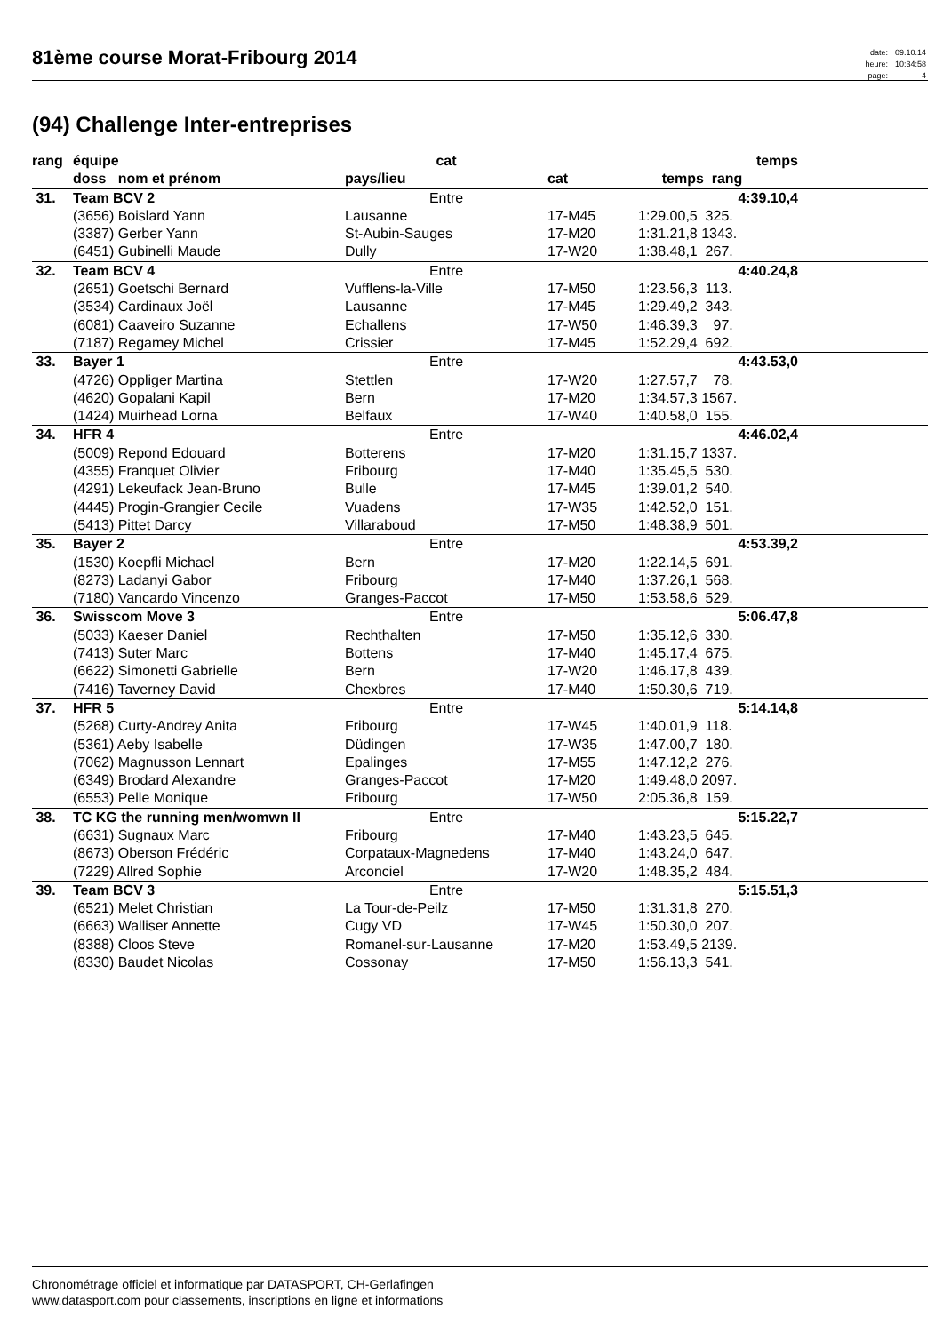81ème course Morat-Fribourg 2014
| date: | 09.10.14 |
| heure: | 10:34:58 |
| page: | 4 |
(94) Challenge Inter-entreprises
| rang | équipe | cat | | temps | |
| --- | --- | --- | --- | --- | --- |
| | doss nom et prénom | pays/lieu | cat | temps rang | |
| 31. | Team BCV 2 | Entre | | 4:39.10,4 | |
| | (3656) Boislard Yann | Lausanne | 17-M45 | 1:29.00,5 325. | |
| | (3387) Gerber Yann | St-Aubin-Sauges | 17-M20 | 1:31.21,8 1343. | |
| | (6451) Gubinelli Maude | Dully | 17-W20 | 1:38.48,1 267. | |
| 32. | Team BCV 4 | Entre | | 4:40.24,8 | |
| | (2651) Goetschi Bernard | Vufflens-la-Ville | 17-M50 | 1:23.56,3 113. | |
| | (3534) Cardinaux Joël | Lausanne | 17-M45 | 1:29.49,2 343. | |
| | (6081) Caaveiro Suzanne | Echallens | 17-W50 | 1:46.39,3 97. | |
| | (7187) Regamey Michel | Crissier | 17-M45 | 1:52.29,4 692. | |
| 33. | Bayer 1 | Entre | | 4:43.53,0 | |
| | (4726) Oppliger Martina | Stettlen | 17-W20 | 1:27.57,7 78. | |
| | (4620) Gopalani Kapil | Bern | 17-M20 | 1:34.57,3 1567. | |
| | (1424) Muirhead Lorna | Belfaux | 17-W40 | 1:40.58,0 155. | |
| 34. | HFR 4 | Entre | | 4:46.02,4 | |
| | (5009) Repond Edouard | Botterens | 17-M20 | 1:31.15,7 1337. | |
| | (4355) Franquet Olivier | Fribourg | 17-M40 | 1:35.45,5 530. | |
| | (4291) Lekeufack Jean-Bruno | Bulle | 17-M45 | 1:39.01,2 540. | |
| | (4445) Progin-Grangier Cecile | Vuadens | 17-W35 | 1:42.52,0 151. | |
| | (5413) Pittet Darcy | Villaraboud | 17-M50 | 1:48.38,9 501. | |
| 35. | Bayer 2 | Entre | | 4:53.39,2 | |
| | (1530) Koepfli Michael | Bern | 17-M20 | 1:22.14,5 691. | |
| | (8273) Ladanyi Gabor | Fribourg | 17-M40 | 1:37.26,1 568. | |
| | (7180) Vancardo Vincenzo | Granges-Paccot | 17-M50 | 1:53.58,6 529. | |
| 36. | Swisscom Move 3 | Entre | | 5:06.47,8 | |
| | (5033) Kaeser Daniel | Rechthalten | 17-M50 | 1:35.12,6 330. | |
| | (7413) Suter Marc | Bottens | 17-M40 | 1:45.17,4 675. | |
| | (6622) Simonetti Gabrielle | Bern | 17-W20 | 1:46.17,8 439. | |
| | (7416) Taverney David | Chexbres | 17-M40 | 1:50.30,6 719. | |
| 37. | HFR 5 | Entre | | 5:14.14,8 | |
| | (5268) Curty-Andrey Anita | Fribourg | 17-W45 | 1:40.01,9 118. | |
| | (5361) Aeby Isabelle | Düdingen | 17-W35 | 1:47.00,7 180. | |
| | (7062) Magnusson Lennart | Epalinges | 17-M55 | 1:47.12,2 276. | |
| | (6349) Brodard Alexandre | Granges-Paccot | 17-M20 | 1:49.48,0 2097. | |
| | (6553) Pelle Monique | Fribourg | 17-W50 | 2:05.36,8 159. | |
| 38. | TC KG the running men/womwn II | Entre | | 5:15.22,7 | |
| | (6631) Sugnaux Marc | Fribourg | 17-M40 | 1:43.23,5 645. | |
| | (8673) Oberson Frédéric | Corpataux-Magnedens | 17-M40 | 1:43.24,0 647. | |
| | (7229) Allred Sophie | Arconciel | 17-W20 | 1:48.35,2 484. | |
| 39. | Team BCV 3 | Entre | | 5:15.51,3 | |
| | (6521) Melet Christian | La Tour-de-Peilz | 17-M50 | 1:31.31,8 270. | |
| | (6663) Walliser Annette | Cugy VD | 17-W45 | 1:50.30,0 207. | |
| | (8388) Cloos Steve | Romanel-sur-Lausanne | 17-M20 | 1:53.49,5 2139. | |
| | (8330) Baudet Nicolas | Cossonay | 17-M50 | 1:56.13,3 541. | |
Chronométrage officiel et informatique par DATASPORT, CH-Gerlafingen
www.datasport.com pour classements, inscriptions en ligne et informations